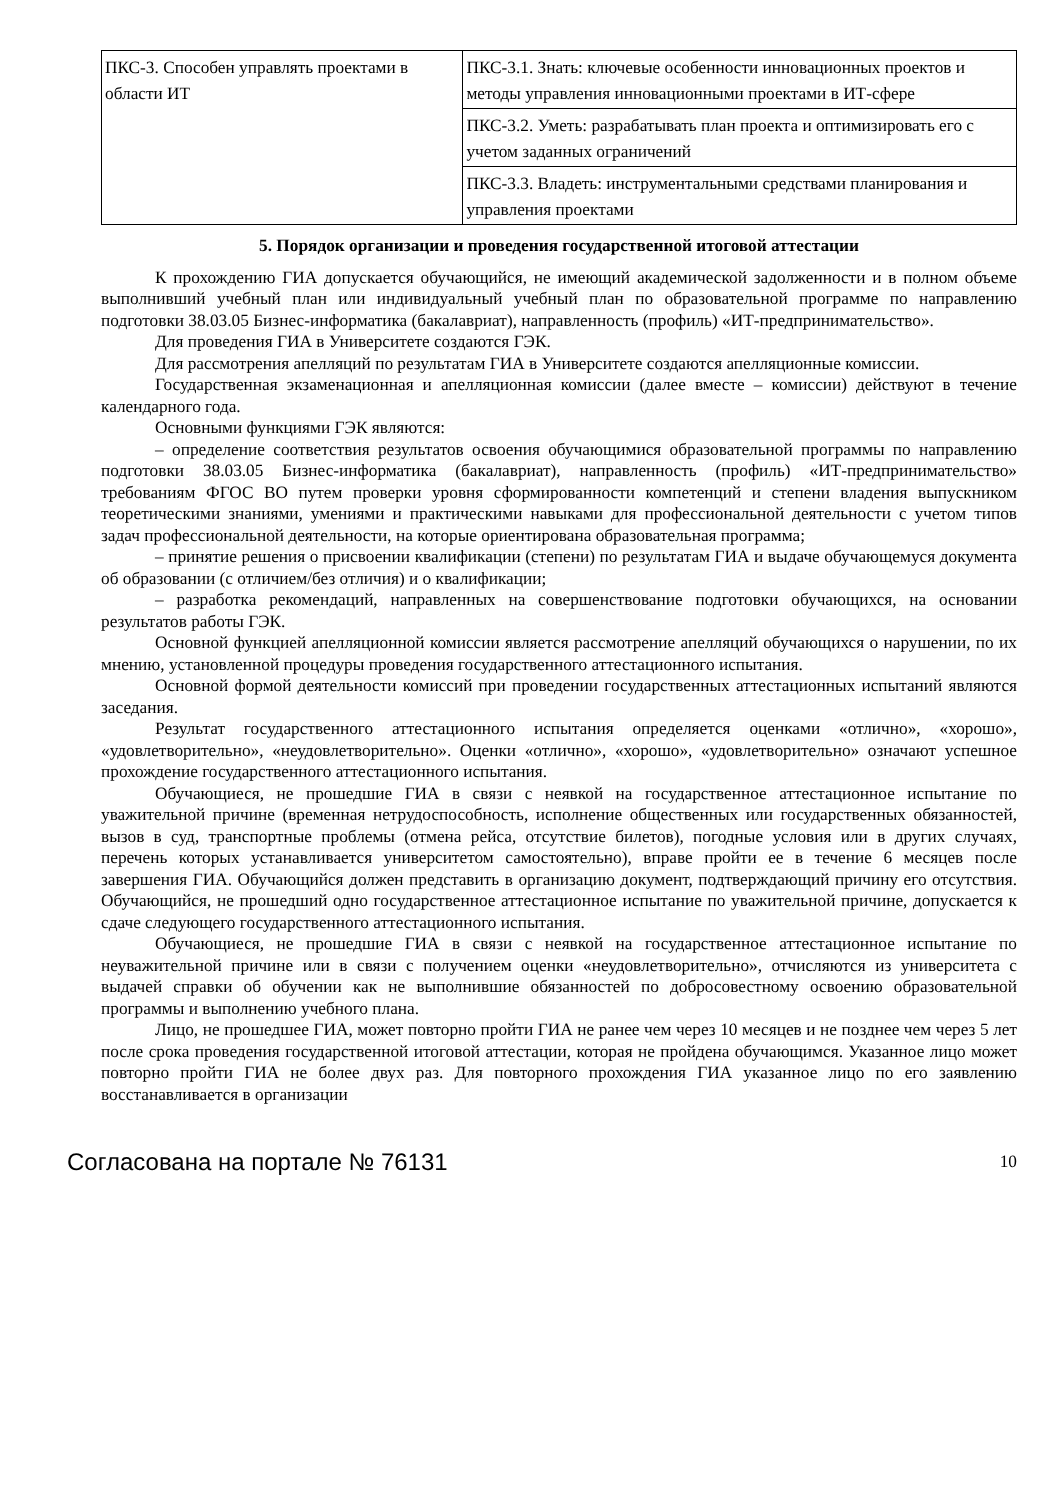| ПКС-3. Способен управлять проектами в области ИТ | ПКС-3.1. Знать: ключевые особенности инновационных проектов и методы управления инновационными проектами в ИТ-сфере |
| | ПКС-3.2. Уметь: разрабатывать план проекта и оптимизировать его с учетом заданных ограничений |
| | ПКС-3.3. Владеть: инструментальными средствами планирования и управления проектами |
5. Порядок организации и проведения государственной итоговой аттестации
К прохождению ГИА допускается обучающийся, не имеющий академической задолженности и в полном объеме выполнивший учебный план или индивидуальный учебный план по образовательной программе по направлению подготовки 38.03.05 Бизнес-информатика (бакалавриат), направленность (профиль) «ИТ-предпринимательство».
Для проведения ГИА в Университете создаются ГЭК.
Для рассмотрения апелляций по результатам ГИА в Университете создаются апелляционные комиссии.
Государственная экзаменационная и апелляционная комиссии (далее вместе – комиссии) действуют в течение календарного года.
Основными функциями ГЭК являются:
– определение соответствия результатов освоения обучающимися образовательной программы по направлению подготовки 38.03.05 Бизнес-информатика (бакалавриат), направленность (профиль) «ИТ-предпринимательство» требованиям ФГОС ВО путем проверки уровня сформированности компетенций и степени владения выпускником теоретическими знаниями, умениями и практическими навыками для профессиональной деятельности с учетом типов задач профессиональной деятельности, на которые ориентирована образовательная программа;
– принятие решения о присвоении квалификации (степени) по результатам ГИА и выдаче обучающемуся документа об образовании (с отличием/без отличия) и о квалификации;
– разработка рекомендаций, направленных на совершенствование подготовки обучающихся, на основании результатов работы ГЭК.
Основной функцией апелляционной комиссии является рассмотрение апелляций обучающихся о нарушении, по их мнению, установленной процедуры проведения государственного аттестационного испытания.
Основной формой деятельности комиссий при проведении государственных аттестационных испытаний являются заседания.
Результат государственного аттестационного испытания определяется оценками «отлично», «хорошо», «удовлетворительно», «неудовлетворительно». Оценки «отлично», «хорошо», «удовлетворительно» означают успешное прохождение государственного аттестационного испытания.
Обучающиеся, не прошедшие ГИА в связи с неявкой на государственное аттестационное испытание по уважительной причине (временная нетрудоспособность, исполнение общественных или государственных обязанностей, вызов в суд, транспортные проблемы (отмена рейса, отсутствие билетов), погодные условия или в других случаях, перечень которых устанавливается университетом самостоятельно), вправе пройти ее в течение 6 месяцев после завершения ГИА. Обучающийся должен представить в организацию документ, подтверждающий причину его отсутствия. Обучающийся, не прошедший одно государственное аттестационное испытание по уважительной причине, допускается к сдаче следующего государственного аттестационного испытания.
Обучающиеся, не прошедшие ГИА в связи с неявкой на государственное аттестационное испытание по неуважительной причине или в связи с получением оценки «неудовлетворительно», отчисляются из университета с выдачей справки об обучении как не выполнившие обязанностей по добросовестному освоению образовательной программы и выполнению учебного плана.
Лицо, не прошедшее ГИА, может повторно пройти ГИА не ранее чем через 10 месяцев и не позднее чем через 5 лет после срока проведения государственной итоговой аттестации, которая не пройдена обучающимся. Указанное лицо может повторно пройти ГИА не более двух раз. Для повторного прохождения ГИА указанное лицо по его заявлению восстанавливается в организации
Согласована на портале № 76131 10